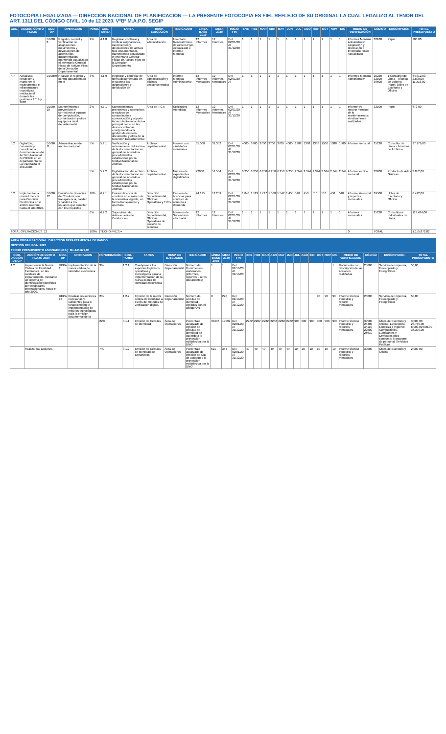FOTOCOPIA LEGALIZADA — DIRECCIÓN NACIONAL DE PLANIFICACIÓN — LA PRESENTE FOTOCOPIA ES FIEL REFLEJO DE SU ORIGINAL LA CUAL LEGALIZO AL TENOR DEL ART. 1311 DEL CÓDIGO CIVIL. 10 de 12 2020. VºBº M.A.P.O. SEGIP
| COD. | ACCIÓN CORTO PLAZO | COD. OP | OPERACIÓN | POND. | COD. TAREA | TAREA | RESP. EJECUCIÓN | INDICADOR | LÍNEA BASE 2019 | META 2020 | INICIO FIN | ENE | FEB | MAR | ABR | MAY | JUN | JUL | AGO | SEP | OCT | NOV | DIC | MEDIO DE VERIFICACIÓN | CÓDIGO | DESCRIPCIÓN | TOTAL PRESUPUESTO |
| --- | --- | --- | --- | --- | --- | --- | --- | --- | --- | --- | --- | --- | --- | --- | --- | --- | --- | --- | --- | --- | --- | --- | --- | --- | --- | --- | --- |
| | | DDOR 8 | Registro, control y verificación de asignaciones, movimientos y devoluciones de activos fijos documentados, mantenido actualizado el Inventario General Físico de Activos Fijos de la Dirección Departamental | 2% | 4.1.8 | Registrar, controlar y verificar asignaciones, movimientos y devoluciones de activos fijos documentados, manteniendo actualizado el Inventario General Físico de Activos Fijos de la Dirección Departamental | Área de administración | Inventario General Físico de Activos Fijos Actualizado e Informe Mensual | 12 Informes | 12 Informes | Del 02/01/20 Al 31/12/20 | 1 | 1 | 1 | 1 | 1 | 1 | 1 | 1 | 1 | 1 | 1 | 1 | Informes Mensual Administrativ. Asignación y devolución e Inventario Físico Actualizado | 32100 | Papel | 700,00 |
| 4.7 | Actualizar, fortalecer y mantener el equipamiento e infraestructura tecnológica institucional durante las gestiones 2019 y 2020. | DDOR9 | Realizar el registro y control documentado en el | 3% | 4.1.9 | Registrar y controlar de forma documentada en el sistema las asignaciones y devolución de | Área de administración y oficinas desconcentradas | Informe Mensual Administrativo | 12 Informes Mensuales | 12 Informes Mensuales | Del 02/01/20 Al | 1 | 1 | 1 | 1 | 1 | 1 | 1 | 1 | 1 | 1 | 1 | 1 | Informes Mensual Administrativ | 25220 32100 39500 | 1 Consultor de Línea - Técnico de Valores; Papel; Útiles de Escritorio y Oficina | 64.812,00 2.800,00 11.216,00 |
| | | DDOR 10 | Mantenimientos preventivos y correctivos a equipos de computación, comunicación y otros equipos a nivel departamental | 2% | 4.7.1 | Mantenimientos preventivos y correctivos a equipos de computación y comunicación y soporte técnico tanto en la oficina principal como en las desconcentradas coadyuvando a la gestión de emisión documental y otros de la Dirección Departamental | Área de TIC's | Solicitudes Atendidas | 12 Informes Mensuales | 12 Informes Mensuales | Del 02/01/20 Al 31/12/20 | 1 | 1 | 1 | 1 | 1 | 1 | 1 | 1 | 1 | 1 | 1 | 1 | Informe y/o reporte mensual de lo mantenimientos efectivamente realizados | 32100 | Papel | 672,00 |
| 5.2 | Digitalizar, conservar y consolidar la documentación del Archivo Nacional del SEGIP en el departamento de La Paz hasta el año 2020. | DDOR 11 | Administración del archivo nacional | 5% | 5.2.1 | Verificación y ordenamiento del archivo de la documentación en general de acuerdo a procedimientos establecidos por la Unidad Nacional de Archivo. | Archivo departamental | Informe con cantidades mensuales | 65.000 | 31.352 | Del 02/01/20 Al 31/12/20 | 4000 | 3700 | 3700 | 3700 | 3700 | 4000 | 1388 | 1388 | 1388 | 1500 | 1388 | 1500 | Informe mensual | 25220 | Consultor de Línea - Técnicos de Archivos | 97.176,00 |
| | | | | 5% | 5.2.2 | Digitalización del archivo de la documentación en general de acuerdo a procedimientos establecidos por la Unidad Nacional de Archivo. | Archivo departamental | Número de expedientes digitalizados | 72000 | 51.564 | Del 02/01/20 Al 31/12/20 | 6.250 | 6.250 | 6.250 | 6.250 | 6.250 | 6.250 | 2.344 | 2.344 | 2.344 | 2.344 | 2.344 | 2.344 | Informe técnico mensual | 32200 | Producto de Artes Gráficas | 3.852,00 |
| 6.2 | Implementar la nueva Licencia para Conducir Electrónica en el ámbito nacional hasta el año 2020. | DDOR 12 | Emisión de Licencias de Conducir con transparencia, calidad y calidez a los usuarios que cumplan con los requisitos | 10% | 6.2.1 | Emisión licencia de conducir en el marco de la normativa vigente, en forma transparente y oportuna. | Dirección Departamental, Oficinas Operativas y TIC's | Emisión de licencias para conducir de acuerdo a demanda | 24.195 | 12.259 | Del 02/01/20 Al 31/12/20 | 1.848 | 1.129 | 1.727 | 1.588 | 1.542 | 1.455 | 540 | 450 | 510 | 510 | 450 | 510 | Informe trimestral y reportes mensuales | 39500 | Útiles de Escritorio y Oficina | 8.412,00 |
| | | | | 6% | 6.2.2 | Supervisión de Autoescuelas de Conducción | Dirección Departamental, Oficinas Operativas de emisión de licencias | Informes de Supervisión efectuada | 12 Informes | 12 Informes | Del 02/01/20 Al 31/12/20 | 1 | 1 | 1 | 1 | 1 | 1 | 1 | 1 | 1 | 1 | 1 | 1 | Informes mensuales | 25220 | Consultores Individuales de Línea | 113.424,00 |
| TOTAL OPERACIONES: 12 | | | | 100% | TECHO PRES.= | | | | | | | | | | | | | | | | | | | 0 | TOTAL | | 1.155.872,82 |
ÁREA ORGANIZACIONAL: DIRECCIÓN DEPARTAMENTAL DE PANDO
GESTIÓN DEL POA: 2020
TECHO PRESUPUESTO ASIGNADO (BS.): Bs 445.677,00
| COD. ACCIÓN DE CP | ACCIÓN DE CORTO PLAZO 2020 | COD. OP | OPERACIÓN | PONDERACIÓN | COD. TAREA | TAREA | RESP. DE EJECUCIÓN | INDICADOR | LÍNEA BASE 2019 | META 2020 | INICIO FIN | ENE | FEB | MAR | ABR | MAY | JUN | JUL | AGO | SEP | OCT | NOV | DIC | MEDIO DE VERIFICACIÓN | CÓDIGO | DESCRIPCIÓN | TOTAL PRESUPUESTO |
| --- | --- | --- | --- | --- | --- | --- | --- | --- | --- | --- | --- | --- | --- | --- | --- | --- | --- | --- | --- | --- | --- | --- | --- | --- | --- | --- | --- |
| 1.2 | Implementar la Nueva Cédula de Identidad Electrónica, en las capitales de Departamento, mediante un sistema de identificación biométrico con estándares internacionales, hasta el año 2020. | DDPA 1 | Implementación de la nueva cédula de identidad electrónica | 3% | 1.2.1 | Coadyuvar a los aspectos logísticos, operativos y tecnológicos para la implementación de la nueva cédula de identidad electrónica | Dirección Departamental | Número de Documentos elaborados (informes, reportes u otros documentos) | 1 | 1 | Del 01/10/20 Al 31/10/20 | | | | | | | | | | | | 1 | Documento con descripción de las acciones realizadas | 25600 | Servicio de Imprenta, Fotocopiado y Fotográficos | 50,00 |
| | | DDPA 13 | Realizar las acciones necesarias y suficientes para el fortalecimiento e implementación de mejoras tecnológicas para la emisión documental de la | 2% | 1.2.2 | Emisión de la nueva cédula de identidad a través de métodos de verificación digital. | Dirección Departamental | Número de cédulas de identidad emitidas con el código QR | 0 | 270 | Del 01/10/20 Al 31/12/20 | | | | | | | | | | 90 | 90 | 90 | Informe técnico trimestral y reporte mensuales | 25600 | Servicio de Imprenta, Fotocopiado y Fotográficos | 50,00 |
| | | | | 22% | 3.1.1 | Emisión de Cédulas de Identidad | Área de Operaciones | Porcentaje alcanzado de emisión de cédulas de identidad de acuerdo a la proyección establecida por la DNO | 30496 | 19092 | Del 02/01/20 Al 31/12/20 | 2282 | 2282 | 2282 | 2282 | 2282 | 2282 | 900 | 900 | 900 | 900 | 900 | 900 | Informe técnico trimestral y reportes mensuales | 39500 25400 34110 22600 26610 | Útiles de Escritorio y Oficina; Lavandería, Limpieza e Higiene; Combustibles, Lubricantes y Derivados para consumo; Transporte de personal; Servicios Públicos | 3.000,00 23.760,00 8.000,00 600,00 36.300,00 |
| | Realizar las acciones | | | 7% | 3.1.2 | Emisión de Cédulas de identidad de Extranjeros | Área de Operaciones | Porcentaje alcanzado de emisión de CIE de acuerdo a la proyección establecida por la DNO | 521 | 354 | Del 02/01/20 Al 31/12/20 | 49 | 49 | 49 | 49 | 49 | 49 | 10 | 10 | 10 | 10 | 10 | 10 | Informe técnico trimestral y reportes mensuales | 39500 | Útiles de Escritorio y Oficina | 2.000,00 |